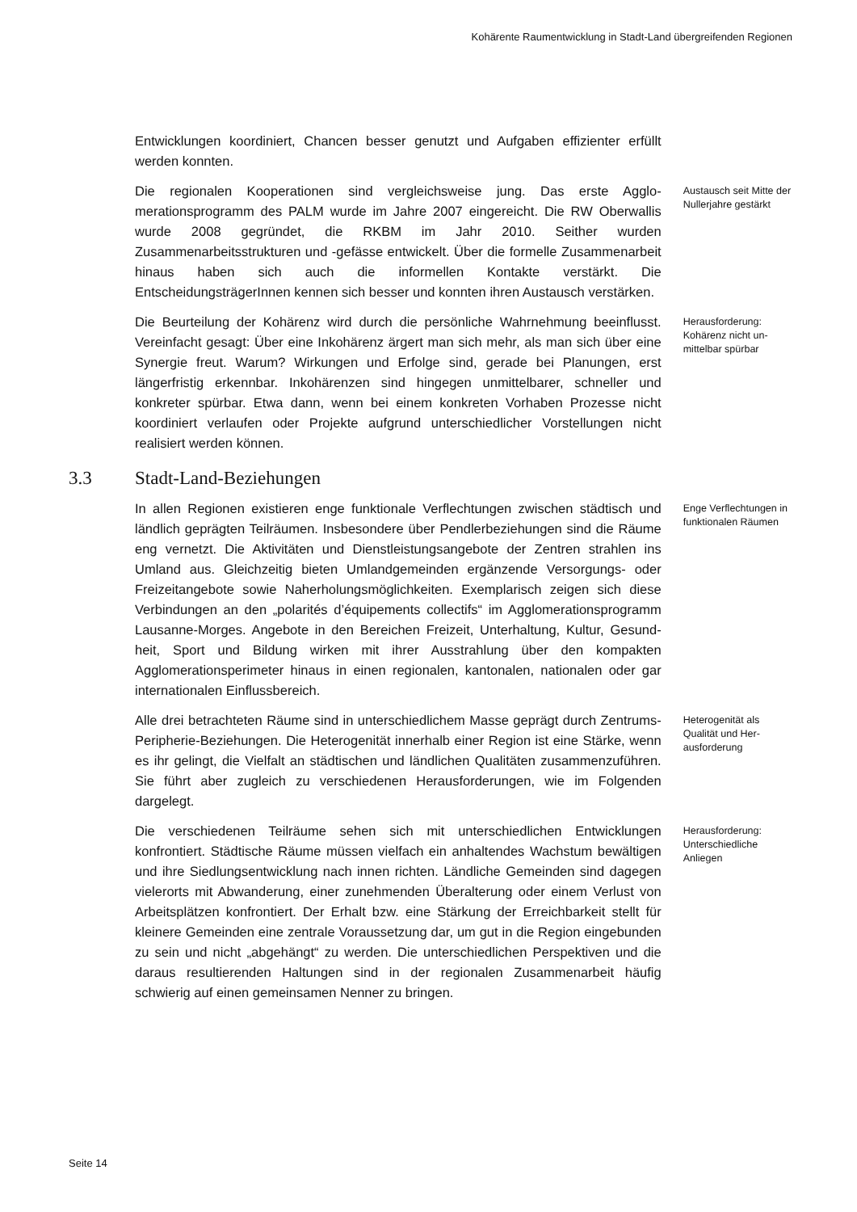Kohärente Raumentwicklung in Stadt-Land übergreifenden Regionen
Entwicklungen koordiniert, Chancen besser genutzt und Aufgaben effizienter erfüllt werden konnten.
Die regionalen Kooperationen sind vergleichsweise jung. Das erste Agglo­merationsprogramm des PALM wurde im Jahre 2007 eingereicht. Die RW Oberwallis wurde 2008 gegründet, die RKBM im Jahr 2010. Seither wurden Zusammenarbeitsstrukturen und -gefässe entwickelt. Über die formelle Zu­sammenarbeit hinaus haben sich auch die informellen Kontakte verstärkt. Die EntscheidungsträgerInnen kennen sich besser und konnten ihren Aus­tausch verstärken.
Austausch seit Mitte der Nuller­jahre gestärkt
Die Beurteilung der Kohärenz wird durch die persönliche Wahrnehmung be­einflusst. Vereinfacht gesagt: Über eine Inkohärenz ärgert man sich mehr, als man sich über eine Synergie freut. Warum? Wirkungen und Erfolge sind, gerade bei Planungen, erst längerfristig erkennbar. Inkohärenzen sind hin­gegen unmittelbarer, schneller und konkreter spürbar. Etwa dann, wenn bei einem konkreten Vorhaben Prozesse nicht koordiniert verlaufen oder Pro­jekte aufgrund unterschiedlicher Vorstellungen nicht realisiert werden kön­nen.
Herausforderung: Kohärenz nicht un­mittelbar spürbar
3.3 Stadt-Land-Beziehungen
In allen Regionen existieren enge funktionale Verflechtungen zwischen städ­tisch und ländlich geprägten Teilräumen. Insbesondere über Pendlerbezie­hungen sind die Räume eng vernetzt. Die Aktivitäten und Dienstleistungsan­gebote der Zentren strahlen ins Umland aus. Gleichzeitig bieten Umlandge­meinden ergänzende Versorgungs- oder Freizeitangebote sowie Naherho­lungsmöglichkeiten. Exemplarisch zeigen sich diese Verbindungen an den „polarités d’équipements collectifs“ im Agglomerationsprogramm Lausanne-Morges. Angebote in den Bereichen Freizeit, Unterhaltung, Kultur, Gesund­heit, Sport und Bildung wirken mit ihrer Ausstrahlung über den kompakten Agglomerationsperimeter hinaus in einen regionalen, kantonalen, nationalen oder gar internationalen Einflussbereich.
Enge Verflechtun­gen in funktionalen Räumen
Alle drei betrachteten Räume sind in unterschiedlichem Masse geprägt durch Zentrums-Peripherie-Beziehungen. Die Heterogenität innerhalb einer Region ist eine Stärke, wenn es ihr gelingt, die Vielfalt an städtischen und ländlichen Qualitäten zusammenzuführen. Sie führt aber zugleich zu ver­schiedenen Herausforderungen, wie im Folgenden dargelegt.
Heterogenität als Qualität und Her­ausforderung
Die verschiedenen Teilräume sehen sich mit unterschiedlichen Entwicklun­gen konfrontiert. Städtische Räume müssen vielfach ein anhaltendes Wachstum bewältigen und ihre Siedlungsentwicklung nach innen richten. Ländliche Gemeinden sind dagegen vielerorts mit Abwanderung, einer zu­nehmenden Überalterung oder einem Verlust von Arbeitsplätzen konfron­tiert. Der Erhalt bzw. eine Stärkung der Erreichbarkeit stellt für kleinere Ge­meinden eine zentrale Voraussetzung dar, um gut in die Region eingebun­den zu sein und nicht „abgehängt“ zu werden. Die unterschiedlichen Per­spektiven und die daraus resultierenden Haltungen sind in der regionalen Zusammenarbeit häufig schwierig auf einen gemeinsamen Nenner zu brin­gen.
Herausforderung: Unterschiedliche Anliegen
Seite 14